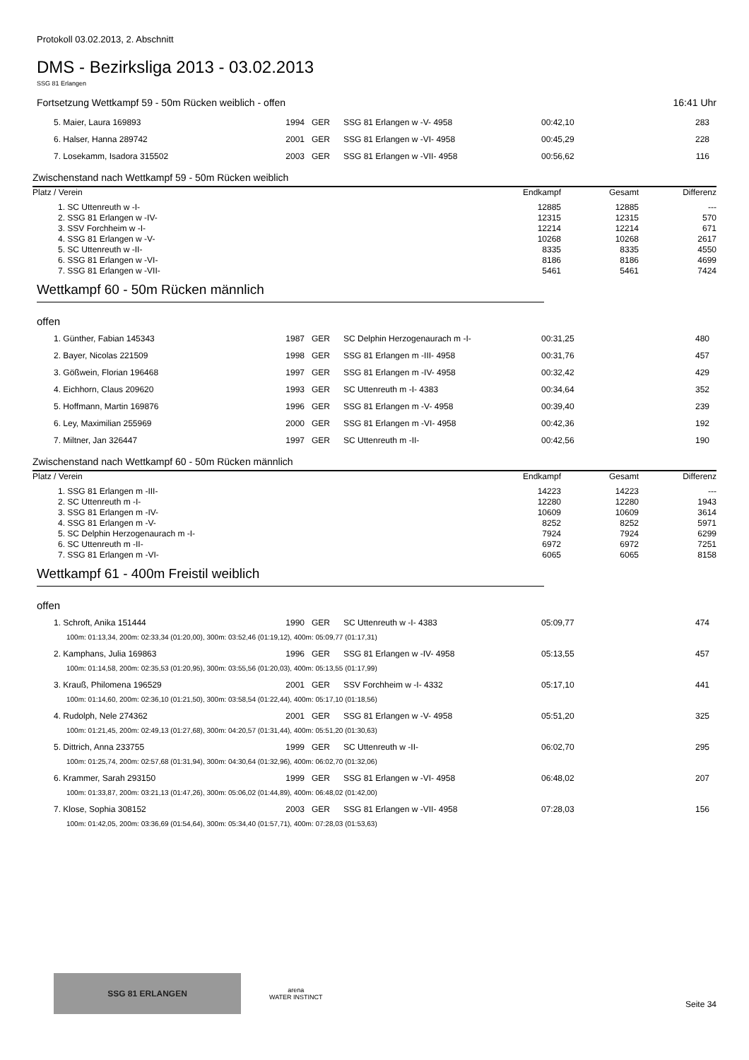Protokoll 03.02.2013, 2. Abschnitt
DMS - Bezirksliga 2013 - 03.02.2013
SSG 81 Erlangen
Fortsetzung Wettkampf 59 - 50m Rücken weiblich - offen 16:41 Uhr
| 5. Maier, Laura 169893 | 1994 | GER | SSG 81 Erlangen w -V- 4958 | 00:42,10 | 283 |
| 6. Halser, Hanna 289742 | 2001 | GER | SSG 81 Erlangen w -VI- 4958 | 00:45,29 | 228 |
| 7. Losekamm, Isadora 315502 | 2003 | GER | SSG 81 Erlangen w -VII- 4958 | 00:56,62 | 116 |
Zwischenstand nach Wettkampf 59 - 50m Rücken weiblich
| Platz / Verein | Endkampf | Gesamt | Differenz |
| --- | --- | --- | --- |
| 1. SC Uttenreuth w -I- | 12885 | 12885 | --- |
| 2. SSG 81 Erlangen w -IV- | 12315 | 12315 | 570 |
| 3. SSV Forchheim w -I- | 12214 | 12214 | 671 |
| 4. SSG 81 Erlangen w -V- | 10268 | 10268 | 2617 |
| 5. SC Uttenreuth w -II- | 8335 | 8335 | 4550 |
| 6. SSG 81 Erlangen w -VI- | 8186 | 8186 | 4699 |
| 7. SSG 81 Erlangen w -VII- | 5461 | 5461 | 7424 |
Wettkampf 60 - 50m Rücken männlich
offen
| 1. Günther, Fabian 145343 | 1987 | GER | SC Delphin Herzogenaurach m -I- | 00:31,25 | 480 |
| 2. Bayer, Nicolas 221509 | 1998 | GER | SSG 81 Erlangen m -III- 4958 | 00:31,76 | 457 |
| 3. Gößwein, Florian 196468 | 1997 | GER | SSG 81 Erlangen m -IV- 4958 | 00:32,42 | 429 |
| 4. Eichhorn, Claus 209620 | 1993 | GER | SC Uttenreuth m -I- 4383 | 00:34,64 | 352 |
| 5. Hoffmann, Martin 169876 | 1996 | GER | SSG 81 Erlangen m -V- 4958 | 00:39,40 | 239 |
| 6. Ley, Maximilian 255969 | 2000 | GER | SSG 81 Erlangen m -VI- 4958 | 00:42,36 | 192 |
| 7. Miltner, Jan 326447 | 1997 | GER | SC Uttenreuth m -II- | 00:42,56 | 190 |
Zwischenstand nach Wettkampf 60 - 50m Rücken männlich
| Platz / Verein | Endkampf | Gesamt | Differenz |
| --- | --- | --- | --- |
| 1. SSG 81 Erlangen m -III- | 14223 | 14223 | --- |
| 2. SC Uttenreuth m -I- | 12280 | 12280 | 1943 |
| 3. SSG 81 Erlangen m -IV- | 10609 | 10609 | 3614 |
| 4. SSG 81 Erlangen m -V- | 8252 | 8252 | 5971 |
| 5. SC Delphin Herzogenaurach m -I- | 7924 | 7924 | 6299 |
| 6. SC Uttenreuth m -II- | 6972 | 6972 | 7251 |
| 7. SSG 81 Erlangen m -VI- | 6065 | 6065 | 8158 |
Wettkampf 61 - 400m Freistil weiblich
offen
| 1. Schroft, Anika 151444 | 1990 | GER | SC Uttenreuth w -I- 4383 | 05:09,77 | 474 |
| 100m: 01:13,34, 200m: 02:33,34 (01:20,00), 300m: 03:52,46 (01:19,12), 400m: 05:09,77 (01:17,31) | | | | | |
| 2. Kamphans, Julia 169863 | 1996 | GER | SSG 81 Erlangen w -IV- 4958 | 05:13,55 | 457 |
| 100m: 01:14,58, 200m: 02:35,53 (01:20,95), 300m: 03:55,56 (01:20,03), 400m: 05:13,55 (01:17,99) | | | | | |
| 3. Krauß, Philomena 196529 | 2001 | GER | SSV Forchheim w -I- 4332 | 05:17,10 | 441 |
| 100m: 01:14,60, 200m: 02:36,10 (01:21,50), 300m: 03:58,54 (01:22,44), 400m: 05:17,10 (01:18,56) | | | | | |
| 4. Rudolph, Nele 274362 | 2001 | GER | SSG 81 Erlangen w -V- 4958 | 05:51,20 | 325 |
| 100m: 01:21,45, 200m: 02:49,13 (01:27,68), 300m: 04:20,57 (01:31,44), 400m: 05:51,20 (01:30,63) | | | | | |
| 5. Dittrich, Anna 233755 | 1999 | GER | SC Uttenreuth w -II- | 06:02,70 | 295 |
| 100m: 01:25,74, 200m: 02:57,68 (01:31,94), 300m: 04:30,64 (01:32,96), 400m: 06:02,70 (01:32,06) | | | | | |
| 6. Krammer, Sarah 293150 | 1999 | GER | SSG 81 Erlangen w -VI- 4958 | 06:48,02 | 207 |
| 100m: 01:33,87, 200m: 03:21,13 (01:47,26), 300m: 05:06,02 (01:44,89), 400m: 06:48,02 (01:42,00) | | | | | |
| 7. Klose, Sophia 308152 | 2003 | GER | SSG 81 Erlangen w -VII- 4958 | 07:28,03 | 156 |
| 100m: 01:42,05, 200m: 03:36,69 (01:54,64), 300m: 05:34,40 (01:57,71), 400m: 07:28,03 (01:53,63) | | | | | |
SSG 81 ERLANGEN
arena
WATER INSTINCT
Seite 34